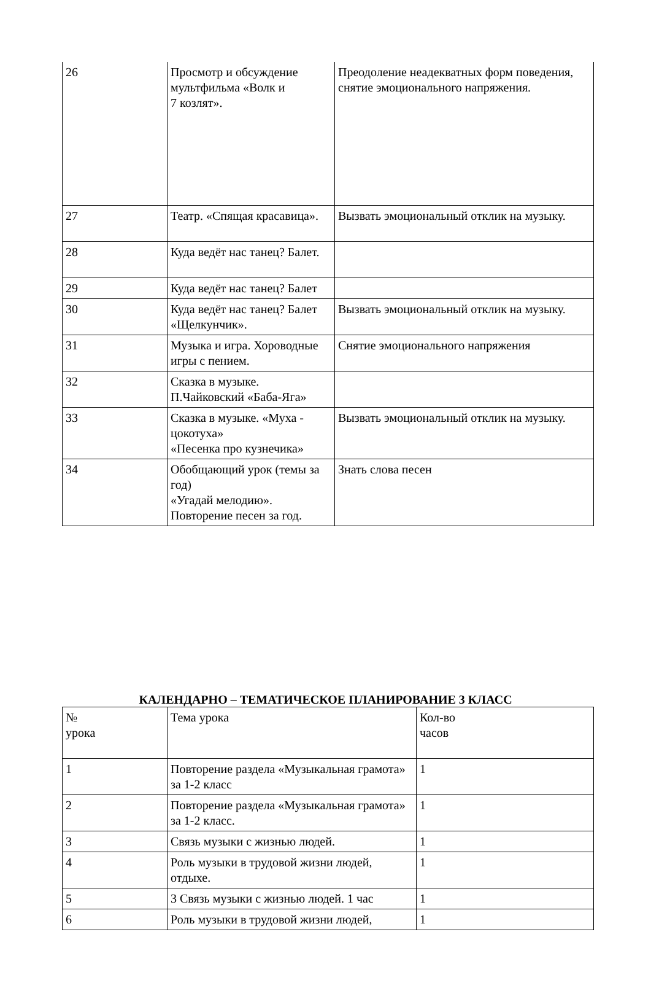| 26 | Просмотр и обсуждение мультфильма «Волк и 7 козлят». | Преодоление неадекватных форм поведения, снятие эмоционального напряжения. |
| 27 | Театр. «Спящая красавица». | Вызвать эмоциональный отклик на музыку. |
| 28 | Куда ведёт нас танец? Балет. | |
| 29 | Куда ведёт нас танец? Балет | |
| 30 | Куда ведёт нас танец? Балет «Щелкунчик». | Вызвать эмоциональный отклик на музыку. |
| 31 | Музыка и игра. Хороводные игры с пением. | Снятие эмоционального напряжения |
| 32 | Сказка в музыке. П.Чайковский «Баба-Яга» | |
| 33 | Сказка в музыке. «Муха - цокотуха» «Песенка про кузнечика» | Вызвать эмоциональный отклик на музыку. |
| 34 | Обобщающий урок (темы за год) «Угадай мелодию». Повторение песен за год. | Знать слова песен |
КАЛЕНДАРНО – ТЕМАТИЧЕСКОЕ ПЛАНИРОВАНИЕ 3 КЛАСС
| № урока | Тема урока | Кол-во часов |
| 1 | Повторение раздела «Музыкальная грамота» за 1-2 класс | 1 |
| 2 | Повторение раздела «Музыкальная грамота» за 1-2 класс. | 1 |
| 3 | Связь музыки с жизнью людей. | 1 |
| 4 | Роль музыки в трудовой жизни людей, отдыхе. | 1 |
| 5 | 3 Связь музыки с жизнью людей. 1 час | 1 |
| 6 | Роль музыки в трудовой жизни людей, | 1 |